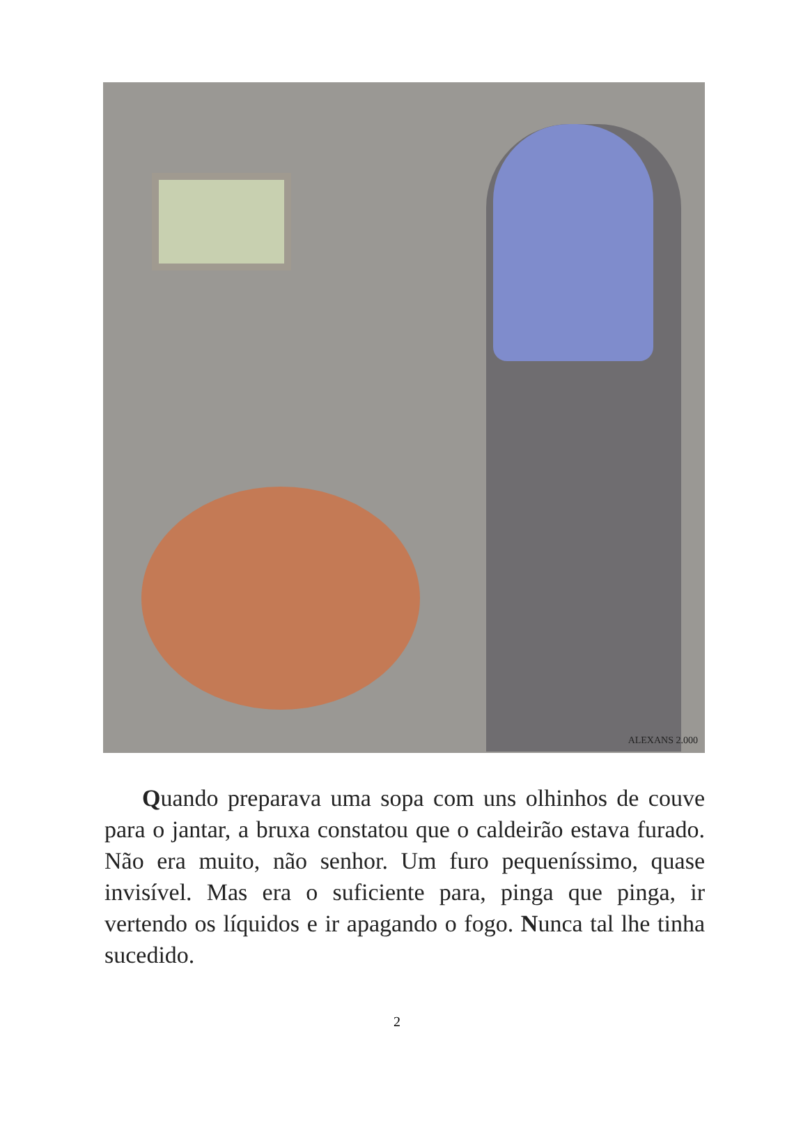ALEXANS 2.000
Quando preparava uma sopa com uns olhinhos de couve para o jantar, a bruxa constatou que o caldeirão estava furado. Não era muito, não senhor. Um furo pequeníssimo, quase invisível. Mas era o suficiente para, pinga que pinga, ir vertendo os líquidos e ir apagando o fogo. Nunca tal lhe tinha sucedido.
2